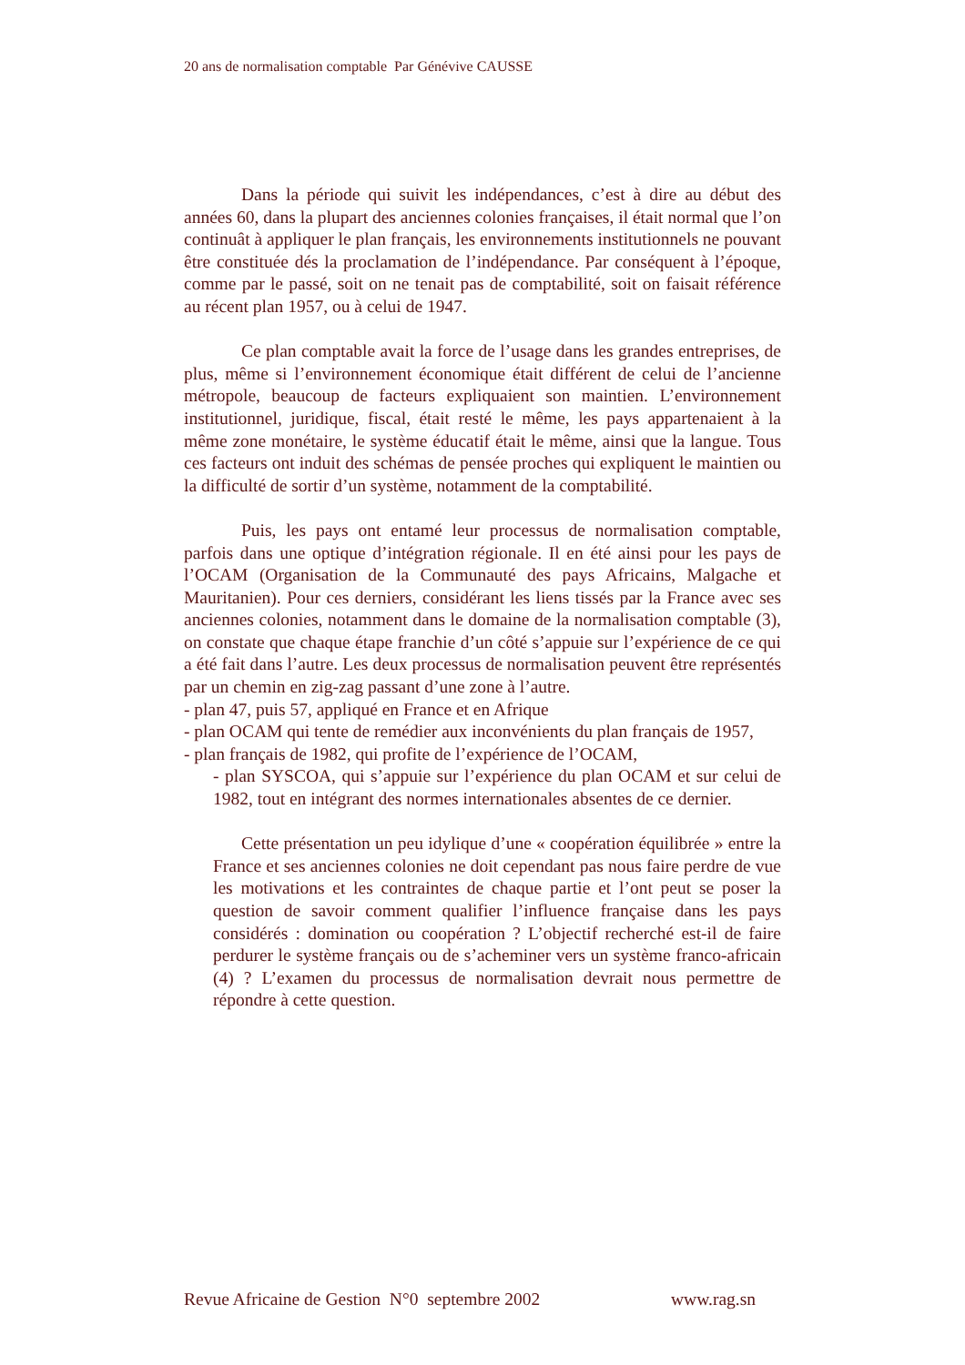20 ans de normalisation comptable Par Génévive CAUSSE
Dans la période qui suivit les indépendances, c’est à dire au début des années 60, dans la plupart des anciennes colonies françaises, il était normal que l’on continuât à appliquer le plan français, les environnements institutionnels ne pouvant être constituée dés la proclamation de l’indépendance. Par conséquent à l’époque, comme par le passé, soit on ne tenait pas de comptabilité, soit on faisait référence au récent plan 1957, ou à celui de 1947.
Ce plan comptable avait la force de l’usage dans les grandes entreprises, de plus, même si l’environnement économique était différent de celui de l’ancienne métropole, beaucoup de facteurs expliquaient son maintien. L’environnement institutionnel, juridique, fiscal, était resté le même, les pays appartenaient à la même zone monétaire, le système éducatif était le même, ainsi que la langue. Tous ces facteurs ont induit des schémas de pensée proches qui expliquent le maintien ou la difficulté de sortir d’un système, notamment de la comptabilité.
Puis, les pays ont entamé leur processus de normalisation comptable, parfois dans une optique d’intégration régionale. Il en été ainsi pour les pays de l’OCAM (Organisation de la Communauté des pays Africains, Malgache et Mauritanien). Pour ces derniers, considérant les liens tissés par la France avec ses anciennes colonies, notamment dans le domaine de la normalisation comptable (3), on constate que chaque étape franchie d’un côté s’appuie sur l’expérience de ce qui a été fait dans l’autre. Les deux processus de normalisation peuvent être représentés par un chemin en zig-zag passant d’une zone à l’autre.
- plan 47, puis 57, appliqué en France et en Afrique
- plan OCAM qui tente de remédier aux inconvénients du plan français de 1957,
- plan français de 1982, qui profite de l’expérience de l’OCAM,
- plan SYSCOA, qui s’appuie sur l’expérience du plan OCAM et sur celui de 1982, tout en intégrant des normes internationales absentes de ce dernier.
Cette présentation un peu idylique d’une « coopération équilibrée » entre la France et ses anciennes colonies ne doit cependant pas nous faire perdre de vue les motivations et les contraintes de chaque partie et l’ont peut se poser la question de savoir comment qualifier l’influence française dans les pays considérés : domination ou coopération ? L’objectif recherché est-il de faire perdurer le système français ou de s’acheminer vers un système franco-africain (4) ? L’examen du processus de normalisation devrait nous permettre de répondre à cette question.
Revue Africaine de Gestion N°0 septembre 2002 www.rag.sn